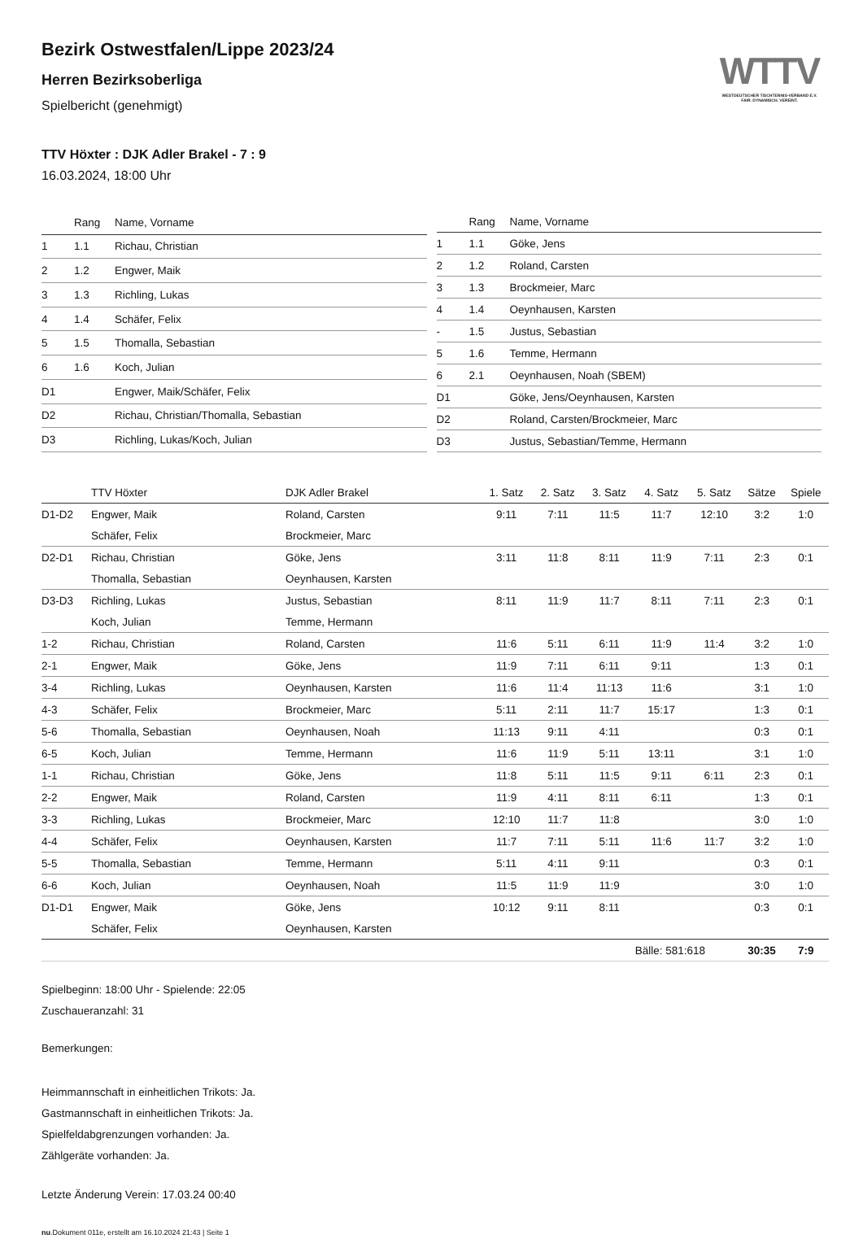WTTV
WESTDEUTSCHER TISCHTENNIS-VERBAND E.V.
FAIR. DYNAMISCH. VEREINT.
Bezirk Ostwestfalen/Lippe 2023/24
Herren Bezirksoberliga
Spielbericht (genehmigt)
TTV Höxter : DJK Adler Brakel - 7 : 9
16.03.2024, 18:00 Uhr
| | Rang | Name, Vorname |
| --- | --- | --- |
| 1 | 1.1 | Richau, Christian |
| 2 | 1.2 | Engwer, Maik |
| 3 | 1.3 | Richling, Lukas |
| 4 | 1.4 | Schäfer, Felix |
| 5 | 1.5 | Thomalla, Sebastian |
| 6 | 1.6 | Koch, Julian |
| D1 | | Engwer, Maik/Schäfer, Felix |
| D2 | | Richau, Christian/Thomalla, Sebastian |
| D3 | | Richling, Lukas/Koch, Julian |
| | Rang | Name, Vorname |
| --- | --- | --- |
| 1 | 1.1 | Göke, Jens |
| 2 | 1.2 | Roland, Carsten |
| 3 | 1.3 | Brockmeier, Marc |
| 4 | 1.4 | Oeynhausen, Karsten |
| - | 1.5 | Justus, Sebastian |
| 5 | 1.6 | Temme, Hermann |
| 6 | 2.1 | Oeynhausen, Noah (SBEM) |
| D1 | | Göke, Jens/Oeynhausen, Karsten |
| D2 | | Roland, Carsten/Brockmeier, Marc |
| D3 | | Justus, Sebastian/Temme, Hermann |
| | TTV Höxter | DJK Adler Brakel | 1. Satz | 2. Satz | 3. Satz | 4. Satz | 5. Satz | Sätze | Spiele |
| --- | --- | --- | --- | --- | --- | --- | --- | --- | --- |
| D1-D2 | Engwer, Maik | Roland, Carsten | 9:11 | 7:11 | 11:5 | 11:7 | 12:10 | 3:2 | 1:0 |
| | Schäfer, Felix | Brockmeier, Marc | | | | | | | |
| D2-D1 | Richau, Christian | Göke, Jens | 3:11 | 11:8 | 8:11 | 11:9 | 7:11 | 2:3 | 0:1 |
| | Thomalla, Sebastian | Oeynhausen, Karsten | | | | | | | |
| D3-D3 | Richling, Lukas | Justus, Sebastian | 8:11 | 11:9 | 11:7 | 8:11 | 7:11 | 2:3 | 0:1 |
| | Koch, Julian | Temme, Hermann | | | | | | | |
| 1-2 | Richau, Christian | Roland, Carsten | 11:6 | 5:11 | 6:11 | 11:9 | 11:4 | 3:2 | 1:0 |
| 2-1 | Engwer, Maik | Göke, Jens | 11:9 | 7:11 | 6:11 | 9:11 | | 1:3 | 0:1 |
| 3-4 | Richling, Lukas | Oeynhausen, Karsten | 11:6 | 11:4 | 11:13 | 11:6 | | 3:1 | 1:0 |
| 4-3 | Schäfer, Felix | Brockmeier, Marc | 5:11 | 2:11 | 11:7 | 15:17 | | 1:3 | 0:1 |
| 5-6 | Thomalla, Sebastian | Oeynhausen, Noah | 11:13 | 9:11 | 4:11 | | | 0:3 | 0:1 |
| 6-5 | Koch, Julian | Temme, Hermann | 11:6 | 11:9 | 5:11 | 13:11 | | 3:1 | 1:0 |
| 1-1 | Richau, Christian | Göke, Jens | 11:8 | 5:11 | 11:5 | 9:11 | 6:11 | 2:3 | 0:1 |
| 2-2 | Engwer, Maik | Roland, Carsten | 11:9 | 4:11 | 8:11 | 6:11 | | 1:3 | 0:1 |
| 3-3 | Richling, Lukas | Brockmeier, Marc | 12:10 | 11:7 | 11:8 | | | 3:0 | 1:0 |
| 4-4 | Schäfer, Felix | Oeynhausen, Karsten | 11:7 | 7:11 | 5:11 | 11:6 | 11:7 | 3:2 | 1:0 |
| 5-5 | Thomalla, Sebastian | Temme, Hermann | 5:11 | 4:11 | 9:11 | | | 0:3 | 0:1 |
| 6-6 | Koch, Julian | Oeynhausen, Noah | 11:5 | 11:9 | 11:9 | | | 3:0 | 1:0 |
| D1-D1 | Engwer, Maik | Göke, Jens | 10:12 | 9:11 | 8:11 | | | 0:3 | 0:1 |
| | Schäfer, Felix | Oeynhausen, Karsten | | | | | | | |
| | | | | | | Bälle: 581:618 | | 30:35 | 7:9 |
Spielbeginn: 18:00 Uhr - Spielende: 22:05
Zuschaueranzahl: 31
Bemerkungen:
Heimmannschaft in einheitlichen Trikots: Ja.
Gastmannschaft in einheitlichen Trikots: Ja.
Spielfeldabgrenzungen vorhanden: Ja.
Zählgeräte vorhanden: Ja.
Letzte Änderung Verein: 17.03.24 00:40
nu.Dokument 011e, erstellt am 16.10.2024 21:43 | Seite 1